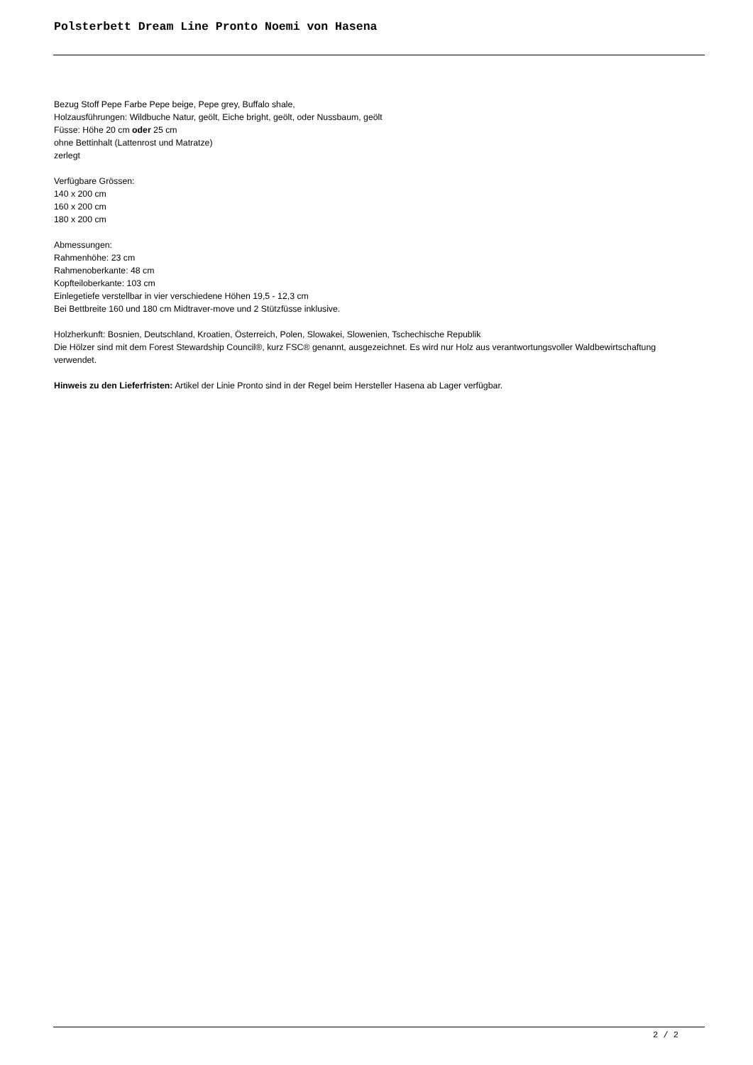Polsterbett Dream Line Pronto Noemi von Hasena
Bezug Stoff Pepe Farbe Pepe beige, Pepe grey, Buffalo shale,
Holzausführungen: Wildbuche Natur, geölt, Eiche bright, geölt, oder Nussbaum, geölt
Füsse: Höhe 20 cm oder 25 cm
ohne Bettinhalt (Lattenrost und Matratze)
zerlegt
Verfügbare Grössen:
140 x 200 cm
160 x 200 cm
180 x 200 cm
Abmessungen:
Rahmenhöhe: 23 cm
Rahmenoberkante: 48 cm
Kopfteiloberkante: 103 cm
Einlegetiefe verstellbar in vier verschiedene Höhen 19,5 - 12,3 cm
Bei Bettbreite 160 und 180 cm Midtraver-move und 2 Stützfüsse inklusive.
Holzherkunft: Bosnien, Deutschland, Kroatien, Österreich, Polen, Slowakei, Slowenien, Tschechische Republik
Die Hölzer sind mit dem Forest Stewardship Council®, kurz FSC® genannt, ausgezeichnet. Es wird nur Holz aus verantwortungsvoller Waldbewirtschaftung verwendet.
Hinweis zu den Lieferfristen: Artikel der Linie Pronto sind in der Regel beim Hersteller Hasena ab Lager verfügbar.
2 / 2